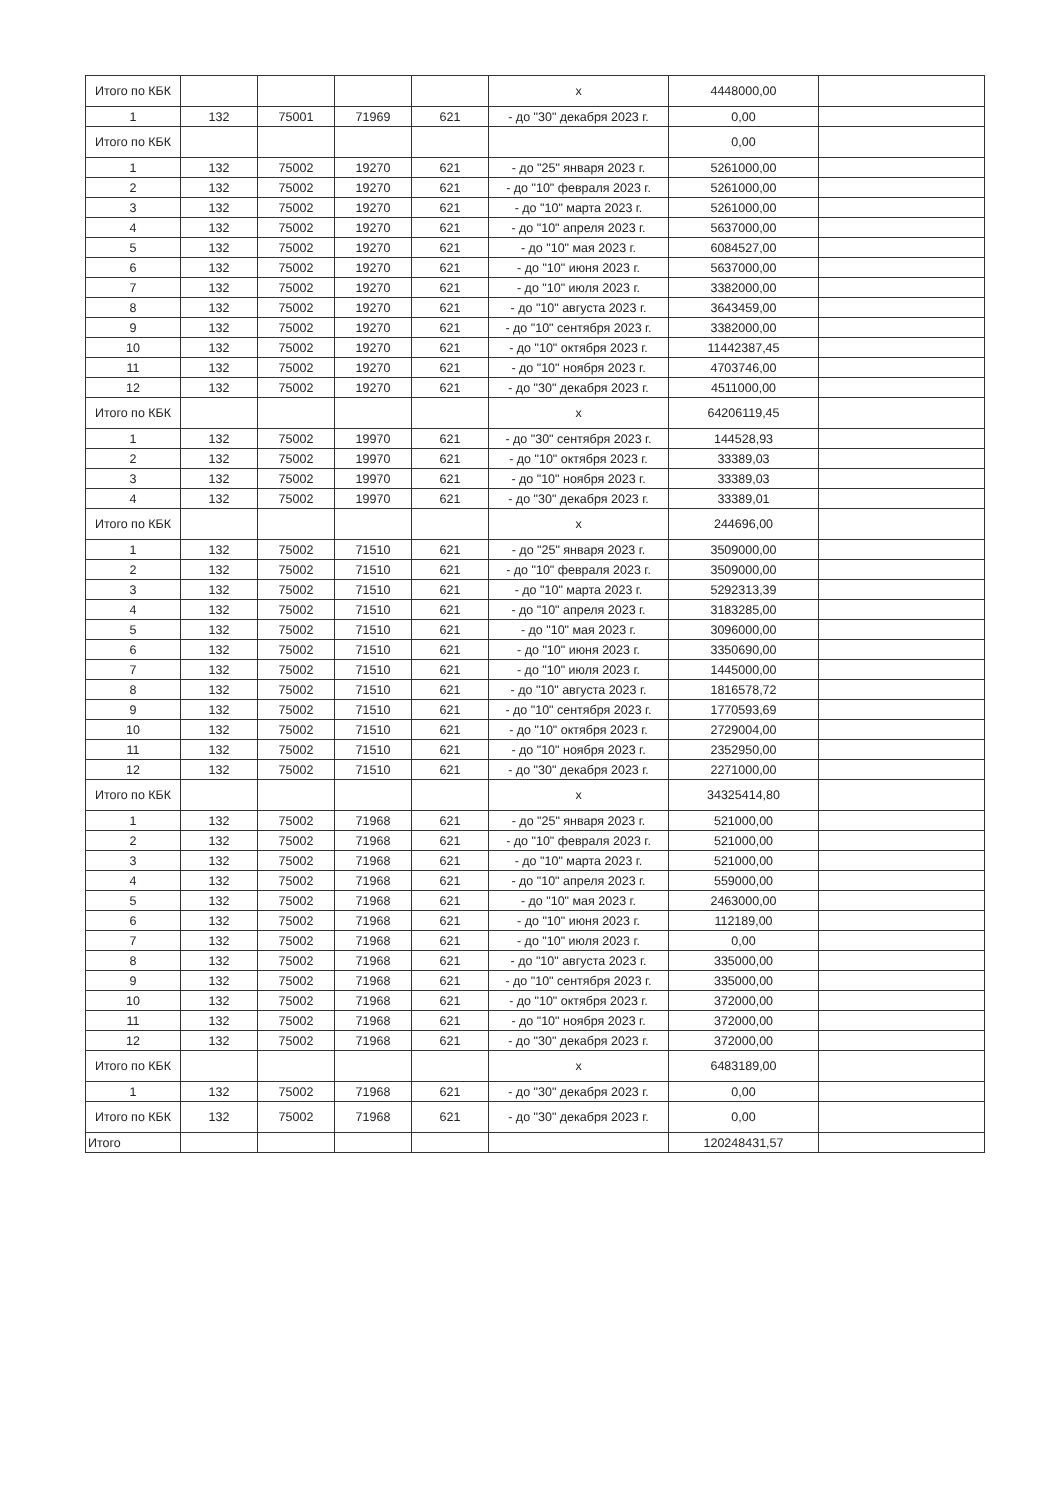| Итого по КБК | | | | | x | 4448000,00 | |
| 1 | 132 | 75001 | 71969 | 621 | - до "30" декабря 2023 г. | 0,00 | |
| Итого по КБК | | | | | | 0,00 | |
| 1 | 132 | 75002 | 19270 | 621 | - до "25" января 2023 г. | 5261000,00 | |
| 2 | 132 | 75002 | 19270 | 621 | - до "10" февраля 2023 г. | 5261000,00 | |
| 3 | 132 | 75002 | 19270 | 621 | - до "10" марта 2023 г. | 5261000,00 | |
| 4 | 132 | 75002 | 19270 | 621 | - до "10" апреля 2023 г. | 5637000,00 | |
| 5 | 132 | 75002 | 19270 | 621 | - до "10" мая 2023 г. | 6084527,00 | |
| 6 | 132 | 75002 | 19270 | 621 | - до "10" июня 2023 г. | 5637000,00 | |
| 7 | 132 | 75002 | 19270 | 621 | - до "10" июля 2023 г. | 3382000,00 | |
| 8 | 132 | 75002 | 19270 | 621 | - до "10" августа 2023 г. | 3643459,00 | |
| 9 | 132 | 75002 | 19270 | 621 | - до "10" сентября 2023 г. | 3382000,00 | |
| 10 | 132 | 75002 | 19270 | 621 | - до "10" октября 2023 г. | 11442387,45 | |
| 11 | 132 | 75002 | 19270 | 621 | - до "10" ноября 2023 г. | 4703746,00 | |
| 12 | 132 | 75002 | 19270 | 621 | - до "30" декабря 2023 г. | 4511000,00 | |
| Итого по КБК | | | | | x | 64206119,45 | |
| 1 | 132 | 75002 | 19970 | 621 | - до "30" сентября 2023 г. | 144528,93 | |
| 2 | 132 | 75002 | 19970 | 621 | - до "10" октября 2023 г. | 33389,03 | |
| 3 | 132 | 75002 | 19970 | 621 | - до "10" ноября 2023 г. | 33389,03 | |
| 4 | 132 | 75002 | 19970 | 621 | - до "30" декабря 2023 г. | 33389,01 | |
| Итого по КБК | | | | | x | 244696,00 | |
| 1 | 132 | 75002 | 71510 | 621 | - до "25" января 2023 г. | 3509000,00 | |
| 2 | 132 | 75002 | 71510 | 621 | - до "10" февраля 2023 г. | 3509000,00 | |
| 3 | 132 | 75002 | 71510 | 621 | - до "10" марта 2023 г. | 5292313,39 | |
| 4 | 132 | 75002 | 71510 | 621 | - до "10" апреля 2023 г. | 3183285,00 | |
| 5 | 132 | 75002 | 71510 | 621 | - до "10" мая 2023 г. | 3096000,00 | |
| 6 | 132 | 75002 | 71510 | 621 | - до "10" июня 2023 г. | 3350690,00 | |
| 7 | 132 | 75002 | 71510 | 621 | - до "10" июля 2023 г. | 1445000,00 | |
| 8 | 132 | 75002 | 71510 | 621 | - до "10" августа 2023 г. | 1816578,72 | |
| 9 | 132 | 75002 | 71510 | 621 | - до "10" сентября 2023 г. | 1770593,69 | |
| 10 | 132 | 75002 | 71510 | 621 | - до "10" октября 2023 г. | 2729004,00 | |
| 11 | 132 | 75002 | 71510 | 621 | - до "10" ноября 2023 г. | 2352950,00 | |
| 12 | 132 | 75002 | 71510 | 621 | - до "30" декабря 2023 г. | 2271000,00 | |
| Итого по КБК | | | | | x | 34325414,80 | |
| 1 | 132 | 75002 | 71968 | 621 | - до "25" января 2023 г. | 521000,00 | |
| 2 | 132 | 75002 | 71968 | 621 | - до "10" февраля 2023 г. | 521000,00 | |
| 3 | 132 | 75002 | 71968 | 621 | - до "10" марта 2023 г. | 521000,00 | |
| 4 | 132 | 75002 | 71968 | 621 | - до "10" апреля 2023 г. | 559000,00 | |
| 5 | 132 | 75002 | 71968 | 621 | - до "10" мая 2023 г. | 2463000,00 | |
| 6 | 132 | 75002 | 71968 | 621 | - до "10" июня 2023 г. | 112189,00 | |
| 7 | 132 | 75002 | 71968 | 621 | - до "10" июля 2023 г. | 0,00 | |
| 8 | 132 | 75002 | 71968 | 621 | - до "10" августа 2023 г. | 335000,00 | |
| 9 | 132 | 75002 | 71968 | 621 | - до "10" сентября 2023 г. | 335000,00 | |
| 10 | 132 | 75002 | 71968 | 621 | - до "10" октября 2023 г. | 372000,00 | |
| 11 | 132 | 75002 | 71968 | 621 | - до "10" ноября 2023 г. | 372000,00 | |
| 12 | 132 | 75002 | 71968 | 621 | - до "30" декабря 2023 г. | 372000,00 | |
| Итого по КБК | | | | | x | 6483189,00 | |
| 1 | 132 | 75002 | 71968 | 621 | - до "30" декабря 2023 г. | 0,00 | |
| Итого по КБК | 132 | 75002 | 71968 | 621 | - до "30" декабря 2023 г. | 0,00 | |
| Итого | | | | | | 120248431,57 | |